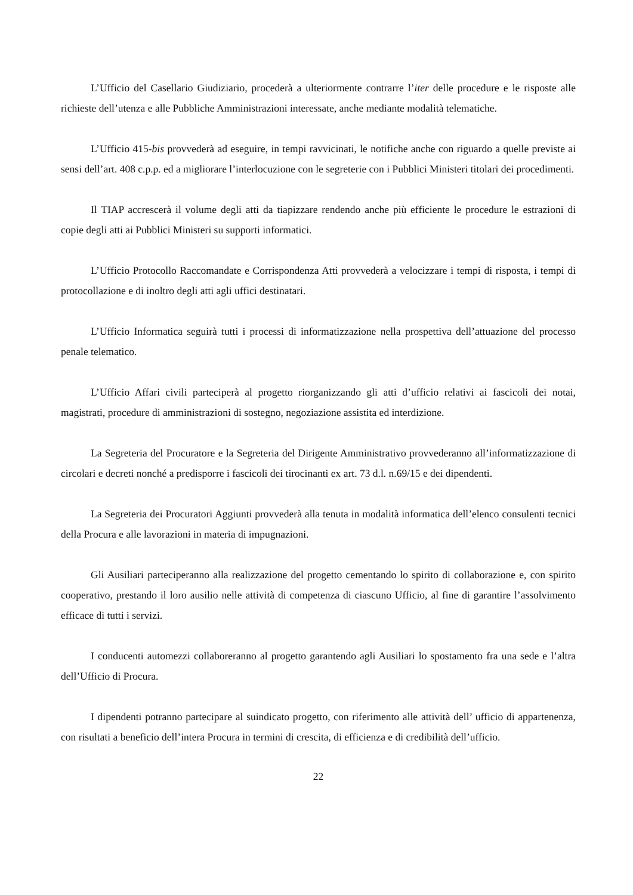L’Ufficio del Casellario Giudiziario, procederà a ulteriormente contrarre l’iter delle procedure e le risposte alle richieste dell’utenza e alle Pubbliche Amministrazioni interessate, anche mediante modalità telematiche.
L’Ufficio 415-bis provvederà ad eseguire, in tempi ravvicinati, le notifiche anche con riguardo a quelle previste ai sensi dell’art. 408 c.p.p. ed a migliorare l’interlocuzione con le segreterie con i Pubblici Ministeri titolari dei procedimenti.
Il TIAP accrescerà il volume degli atti da tiapizzare rendendo anche più efficiente le procedure le estrazioni di copie degli atti ai Pubblici Ministeri su supporti informatici.
L’Ufficio Protocollo Raccomandate e Corrispondenza Atti provvederà a velocizzare i tempi di risposta, i tempi di protocollazione e di inoltro degli atti agli uffici destinatari.
L’Ufficio Informatica seguirà tutti i processi di informatizzazione nella prospettiva dell’attuazione del processo penale telematico.
L’Ufficio Affari civili parteciperà al progetto riorganizzando gli atti d’ufficio relativi ai fascicoli dei notai, magistrati, procedure di amministrazioni di sostegno, negoziazione assistita ed interdizione.
La Segreteria del Procuratore e la Segreteria del Dirigente Amministrativo provvederanno all’informatizzazione di circolari e decreti nonché a predisporre i fascicoli dei tirocinanti ex art. 73 d.l. n.69/15 e dei dipendenti.
La Segreteria dei Procuratori Aggiunti provvederà alla tenuta in modalità informatica dell’elenco consulenti tecnici della Procura e alle lavorazioni in materia di impugnazioni.
Gli Ausiliari parteciperanno alla realizzazione del progetto cementando lo spirito di collaborazione e, con spirito cooperativo, prestando il loro ausilio nelle attività di competenza di ciascuno Ufficio, al fine di garantire l’assolvimento efficace di tutti i servizi.
I conducenti automezzi collaboreranno al progetto garantendo agli Ausiliari lo spostamento fra una sede e l’altra dell’Ufficio di Procura.
I dipendenti potranno partecipare al suindicato progetto, con riferimento alle attività dell’ ufficio di appartenenza, con risultati a beneficio dell’intera Procura in termini di crescita, di efficienza e di credibilità dell’ufficio.
22